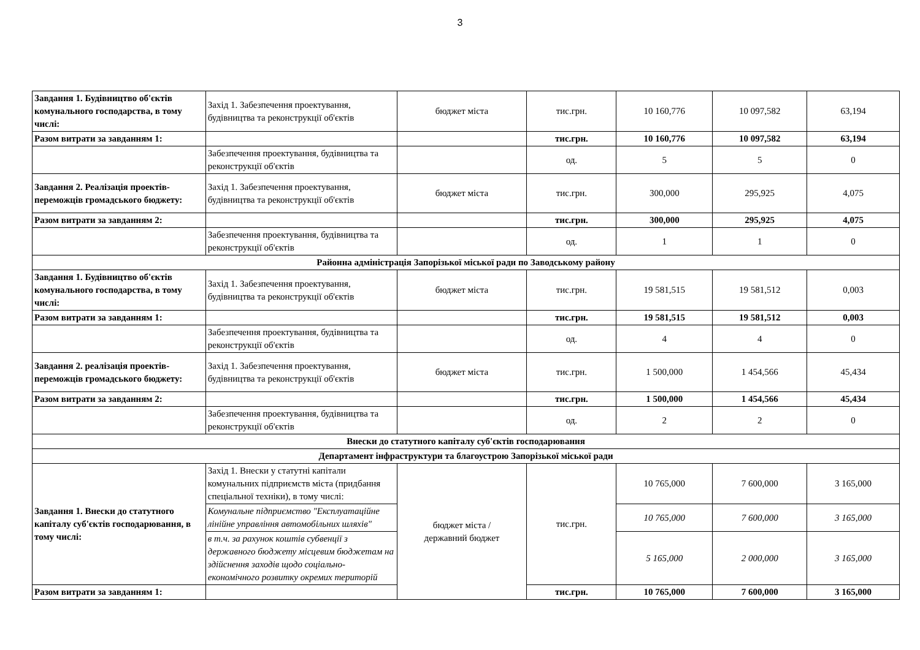3
| Завдання 1. Будівництво об'єктів комунального господарства, в тому числі: | Захід 1. Забезпечення проектування, будівництва та реконструкції об'єктів | бюджет міста | тис.грн. | 10 160,776 | 10 097,582 | 63,194 |
| Разом витрати за завданням 1: | | | тис.грн. | 10 160,776 | 10 097,582 | 63,194 |
| | Забезпечення проектування, будівництва та реконструкції об'єктів | | од. | 5 | 5 | 0 |
| Завдання 2. Реалізація проектів-переможців громадського бюджету: | Захід 1. Забезпечення проектування, будівництва та реконструкції об'єктів | бюджет міста | тис.грн. | 300,000 | 295,925 | 4,075 |
| Разом витрати за завданням 2: | | | тис.грн. | 300,000 | 295,925 | 4,075 |
| | Забезпечення проектування, будівництва та реконструкції об'єктів | | од. | 1 | 1 | 0 |
| Районна адміністрація Запорізької міської ради по Заводському району | | | | | | |
| Завдання 1. Будівництво об'єктів комунального господарства, в тому числі: | Захід 1. Забезпечення проектування, будівництва та реконструкції об'єктів | бюджет міста | тис.грн. | 19 581,515 | 19 581,512 | 0,003 |
| Разом витрати за завданням 1: | | | тис.грн. | 19 581,515 | 19 581,512 | 0,003 |
| | Забезпечення проектування, будівництва та реконструкції об'єктів | | од. | 4 | 4 | 0 |
| Завдання 2. реалізація проектів-переможців громадського бюджету: | Захід 1. Забезпечення проектування, будівництва та реконструкції об'єктів | бюджет міста | тис.грн. | 1 500,000 | 1 454,566 | 45,434 |
| Разом витрати за завданням 2: | | | тис.грн. | 1 500,000 | 1 454,566 | 45,434 |
| | Забезпечення проектування, будівництва та реконструкції об'єктів | | од. | 2 | 2 | 0 |
| Внески до статутного капіталу суб'єктів господарювання | | | | | | |
| Департамент інфраструктури та благоустрою Запорізької міської ради | | | | | | |
| Завдання 1. Внески до статутного капіталу суб'єктів господарювання, в тому числі: | Захід 1. Внески у статутні капітали комунальних підприємств міста (придбання спеціальної техніки), в тому числі: | бюджет міста / державний бюджет | тис.грн. | 10 765,000 | 7 600,000 | 3 165,000 |
| | Комунальне підприємство "Експлуатаційне лінійне управління автомобільних шляхів" | | | 10 765,000 | 7 600,000 | 3 165,000 |
| | в т.ч. за рахунок коштів субвенції з державного бюджету місцевим бюджетам на здійснення заходів щодо соціально-економічного розвитку окремих територій | | | 5 165,000 | 2 000,000 | 3 165,000 |
| Разом витрати за завданням 1: | | | тис.грн. | 10 765,000 | 7 600,000 | 3 165,000 |